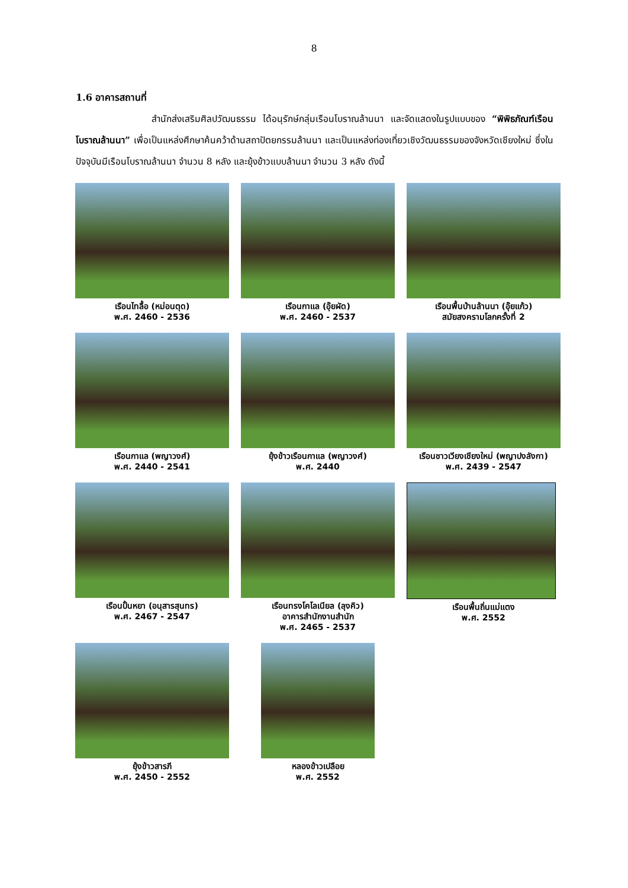8
1.6 อาคารสถานที่
สำนักส่งเสริมศิลปวัฒนธรรม ได้อนุรักษ์กลุ่มเรือนโบราณล้านนา และจัดแสดงในรูปแบบของ “พิพิธภัณฑ์เรือนโบราณล้านนา” เพื่อเป็นแหล่งศึกษาค้นคว้าด้านสถาปัตยกรรมล้านนา และเป็นแหล่งท่องเที่ยวเชิงวัฒนธรรมของจังหวัดเชียงใหม่ ซึ่งในปัจจุบันมีเรือนโบราณล้านนา จำนวน 8 หลัง และยุ้งข้าวแบบล้านนา จำนวน 3 หลัง ดังนี้
เรือนไทลื้อ (หม่อนตุด)
พ.ศ. 2460 - 2536
เรือนกาแล (อุ๊ยผัด)
พ.ศ. 2460 - 2537
เรือนพื้นบ้านล้านนา (อุ๊ยแก้ว)
สมัยสงครามโลกครั้งที่ 2
เรือนกาแล (พญาวงศ์)
พ.ศ. 2440 - 2541
ยุ้งข้าวเรือนกาแล (พญาวงศ์)
พ.ศ. 2440
เรือนชาวเวียงเชียงใหม่ (พญาปงลังกา)
พ.ศ. 2439 - 2547
เรือนปั้นหยา (อนุสารสุนทร)
พ.ศ. 2467 - 2547
เรือนทรงโคโลเนียล (ลุงคิว)
อาคารสำนักงานสำนัก
พ.ศ. 2465 - 2537
เรือนพื้นถิ่นแม่แตง
พ.ศ. 2552
ยุ้งข้าวสารภี
พ.ศ. 2450 - 2552
หลองข้าวเปลือย
พ.ศ. 2552